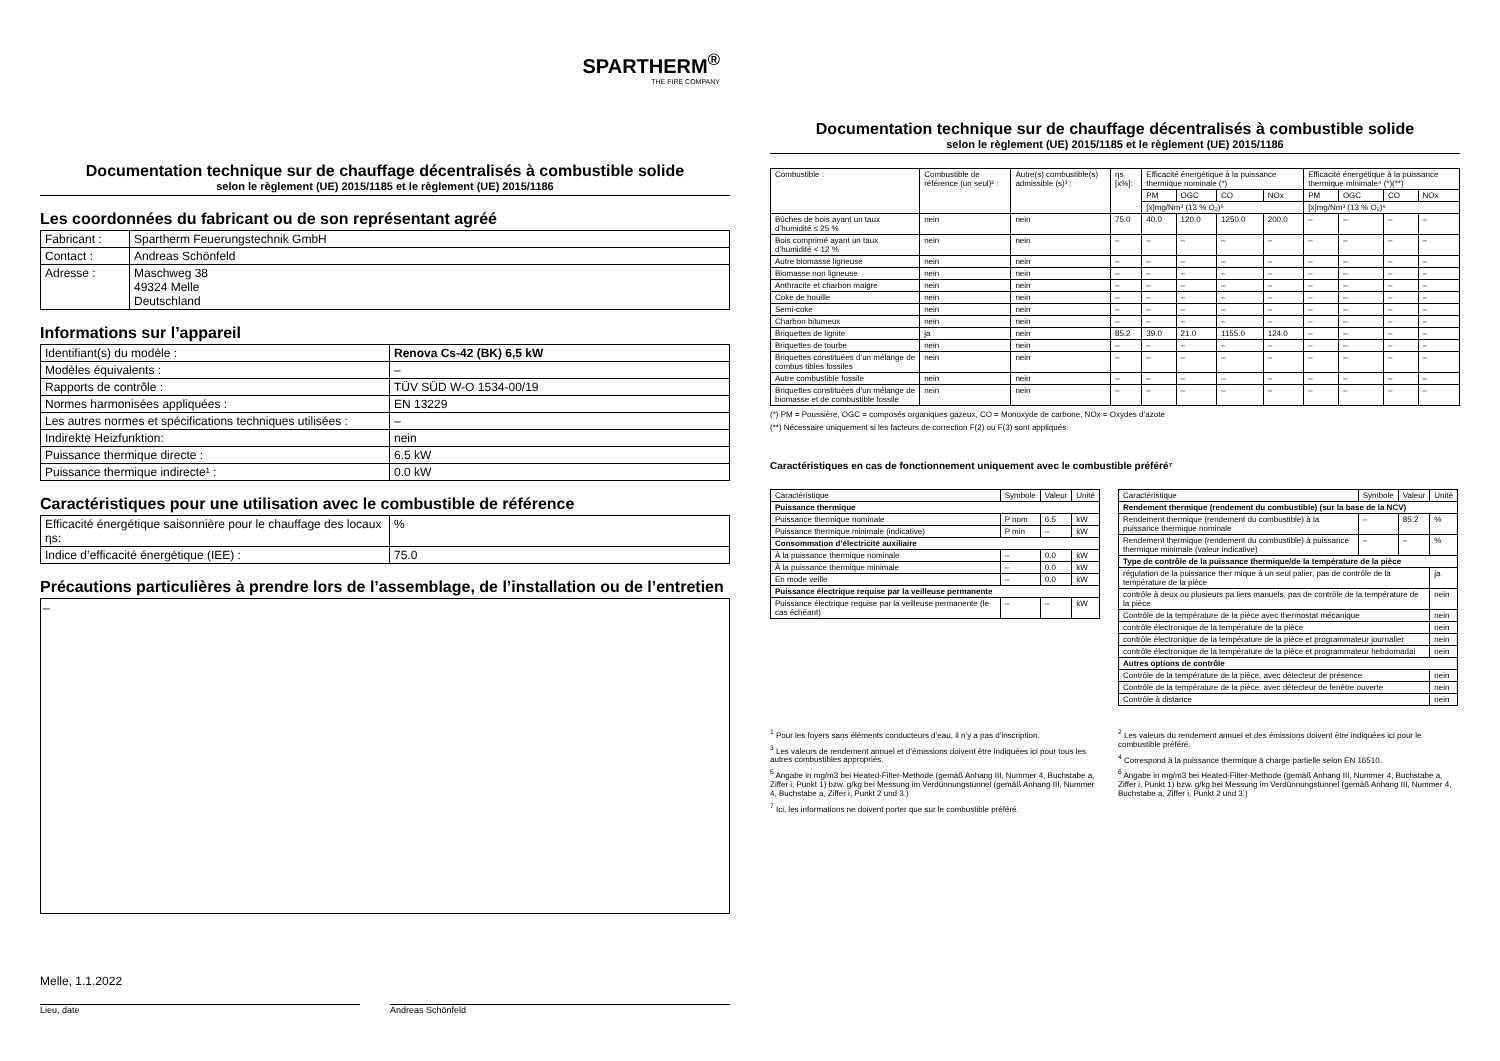SPARTHERM<sup>®</sup>
THE FIRE COMPANY
Documentation technique sur de chauffage décentralisés à combustible solide
selon le règlement (UE) 2015/1185 et le règlement (UE) 2015/1186
Les coordonnées du fabricant ou de son représentant agréé
| Fabricant : | Spartherm Feuerungstechnik GmbH |
| Contact : | Andreas Schönfeld |
| Adresse : | Maschweg 38 49324 Melle Deutschland |
Informations sur l’appareil
| Identifiant(s) du modèle : | Renova Cs-42 (BK) 6,5 kW |
| Modèles équivalents : | – |
| Rapports de contrôle : | TÜV SÜD W-O 1534-00/19 |
| Normes harmonisées appliquées : | EN 13229 |
| Les autres normes et spécifications techniques utilisées : | – |
| Indirekte Heizfunktion: | nein |
| Puissance thermique directe : | 6.5 kW |
| Puissance thermique indirecte¹ : | 0.0 kW |
Caractéristiques pour une utilisation avec le combustible de référence
| Efficacité énergétique saisonnière pour le chauffage des locaux ηs: | % |
| Indice d’efficacité énergétique (IEE) : | 75.0 |
Précautions particulières à prendre lors de l’assemblage, de l’installation ou de l’entretien
–
Melle, 1.1.2022
Lieu, date Andreas Schönfeld
Documentation technique sur de chauffage décentralisés à combustible solide
selon le règlement (UE) 2015/1185 et le règlement (UE) 2015/1186
| Combustible : | Combustible de référence (un seul)² : | Autre(s) combustible(s) admissible (s)³ : | ηs [x%]: | Efficacité énergétique à la puissance thermique nominale (*) | | | | Efficacité énergétique à la puissance thermique minimale⁴ (*)(**) | | | |
| --- | --- | --- | --- | --- | --- | --- | --- | --- | --- | --- | --- |
| | | | | PM | OGC | CO | NOx | PM | OGC | CO | NOx |
| | | | | [x]mg/Nm³ (13 % O₂)⁵ | | | | [x]mg/Nm³ (13 % O₂)⁶ | | | |
| Bûches de bois ayant un taux d’humidité ≤ 25 % | nein | nein | 75.0 | 40.0 | 120.0 | 1250.0 | 200.0 | – | – | – | – |
| Bois comprimé ayant un taux d’humidité < 12 % | nein | nein | – | – | – | – | – | – | – | – | – |
| Autre biomasse ligneuse | nein | nein | – | – | – | – | – | – | – | – | – |
| Biomasse non ligneuse | nein | nein | – | – | – | – | – | – | – | – | – |
| Anthracite et charbon maigre | nein | nein | – | – | – | – | – | – | – | – | – |
| Coke de houille | nein | nein | – | – | – | – | – | – | – | – | – |
| Semi-coke | nein | nein | – | – | – | – | – | – | – | – | – |
| Charbon bitumeux | nein | nein | – | – | – | – | – | – | – | – | – |
| Briquettes de lignite | ja | nein | 85.2 | 39.0 | 21.0 | 1155.0 | 124.0 | – | – | – | – |
| Briquettes de tourbe | nein | nein | – | – | – | – | – | – | – | – | – |
| Briquettes constituées d’un mélange de combus tibles fossiles | nein | nein | – | – | – | – | – | – | – | – | – |
| Autre combustible fossile | nein | nein | – | – | – | – | – | – | – | – | – |
| Briquettes constituées d’un mélange de biomasse et de combustible fossile | nein | nein | – | – | – | – | – | – | – | – | – |
(*) PM = Poussière, OGC = composés organiques gazeux, CO = Monoxyde de carbone, NOx = Oxydes d’azote
(**) Nécessaire uniquement si les facteurs de correction F(2) ou F(3) sont appliqués.
Caractéristiques en cas de fonctionnement uniquement avec le combustible préféré⁷
| Caractéristique | Symbole | Valeur | Unité |
| --- | --- | --- | --- |
| Puissance thermique | | | |
| Puissance thermique nominale | P nom | 6.5 | kW |
| Puissance thermique minimale (indicative) | P min | – | kW |
| Consommation d’électricité auxiliaire | | | |
| À la puissance thermique nominale | – | 0.0 | kW |
| À la puissance thermique minimale | – | 0.0 | kW |
| En mode veille | – | 0.0 | kW |
| Puissance électrique requise par la veilleuse permanente | | | |
| Puissance électrique requise par la veilleuse permanente (le cas échéant) | – | – | kW |
| Caractéristique | Symbole | Valeur | Unité |
| --- | --- | --- | --- |
| Rendement thermique (rendement du combustible) (sur la base de la NCV) | | | |
| Rendement thermique (rendement du combustible) à la puissance thermique nominale | – | 85.2 | % |
| Rendement thermique (rendement du combustible) à puissance thermique minimale (valeur indicative) | – | – | % |
| Type de contrôle de la puissance thermique/de la température de la pièce | | | |
| régulation de la puissance ther mique à un seul palier, pas de contrôle de la température de la pièce | | | ja |
| contrôle à deux ou plusieurs pa liers manuels, pas de contrôle de la température de la pièce | | | nein |
| Contrôle de la température de la pièce avec thermostat mécanique | | | nein |
| contrôle électronique de la température de la pièce | | | nein |
| contrôle électronique de la température de la pièce et programmateur journalier | | | nein |
| contrôle électronique de la température de la pièce et programmateur hebdomadai | | | nein |
| Autres options de contrôle | | | |
| Contrôle de la température de la pièce, avec détecteur de présence | | | nein |
| Contrôle de la température de la pièce, avec détecteur de fenêtre ouverte | | | nein |
| Contrôle à distance | | | nein |
<sup>1</sup> Pour les foyers sans éléments conducteurs d’eau, il n’y a pas d’inscription.
<sup>3</sup> Les valeurs de rendement annuel et d’émissions doivent être indiquées ici pour tous les autres combustibles appropriés.
<sup>5</sup> Angabe in mg/m3 bei Heated-Filter-Methode (gemäß Anhang III, Nummer 4, Buchstabe a, Ziffer i, Punkt 1) bzw. g/kg bei Messung im Verdünnungstunnel (gemäß Anhang III, Nummer 4, Buchstabe a, Ziffer i, Punkt 2 und 3.)
<sup>7</sup> Ici, les informations ne doivent porter que sur le combustible préféré.
<sup>2</sup> Les valeurs du rendement annuel et des émissions doivent être indiquées ici pour le combustible préféré.
<sup>4</sup> Correspond à la puissance thermique à charge partielle selon EN 16510.
<sup>6</sup> Angabe in mg/m3 bei Heated-Filter-Methode (gemäß Anhang III, Nummer 4, Buchstabe a, Ziffer i, Punkt 1) bzw. g/kg bei Messung im Verdünnungstunnel (gemäß Anhang III, Nummer 4, Buchstabe a, Ziffer i, Punkt 2 und 3.)